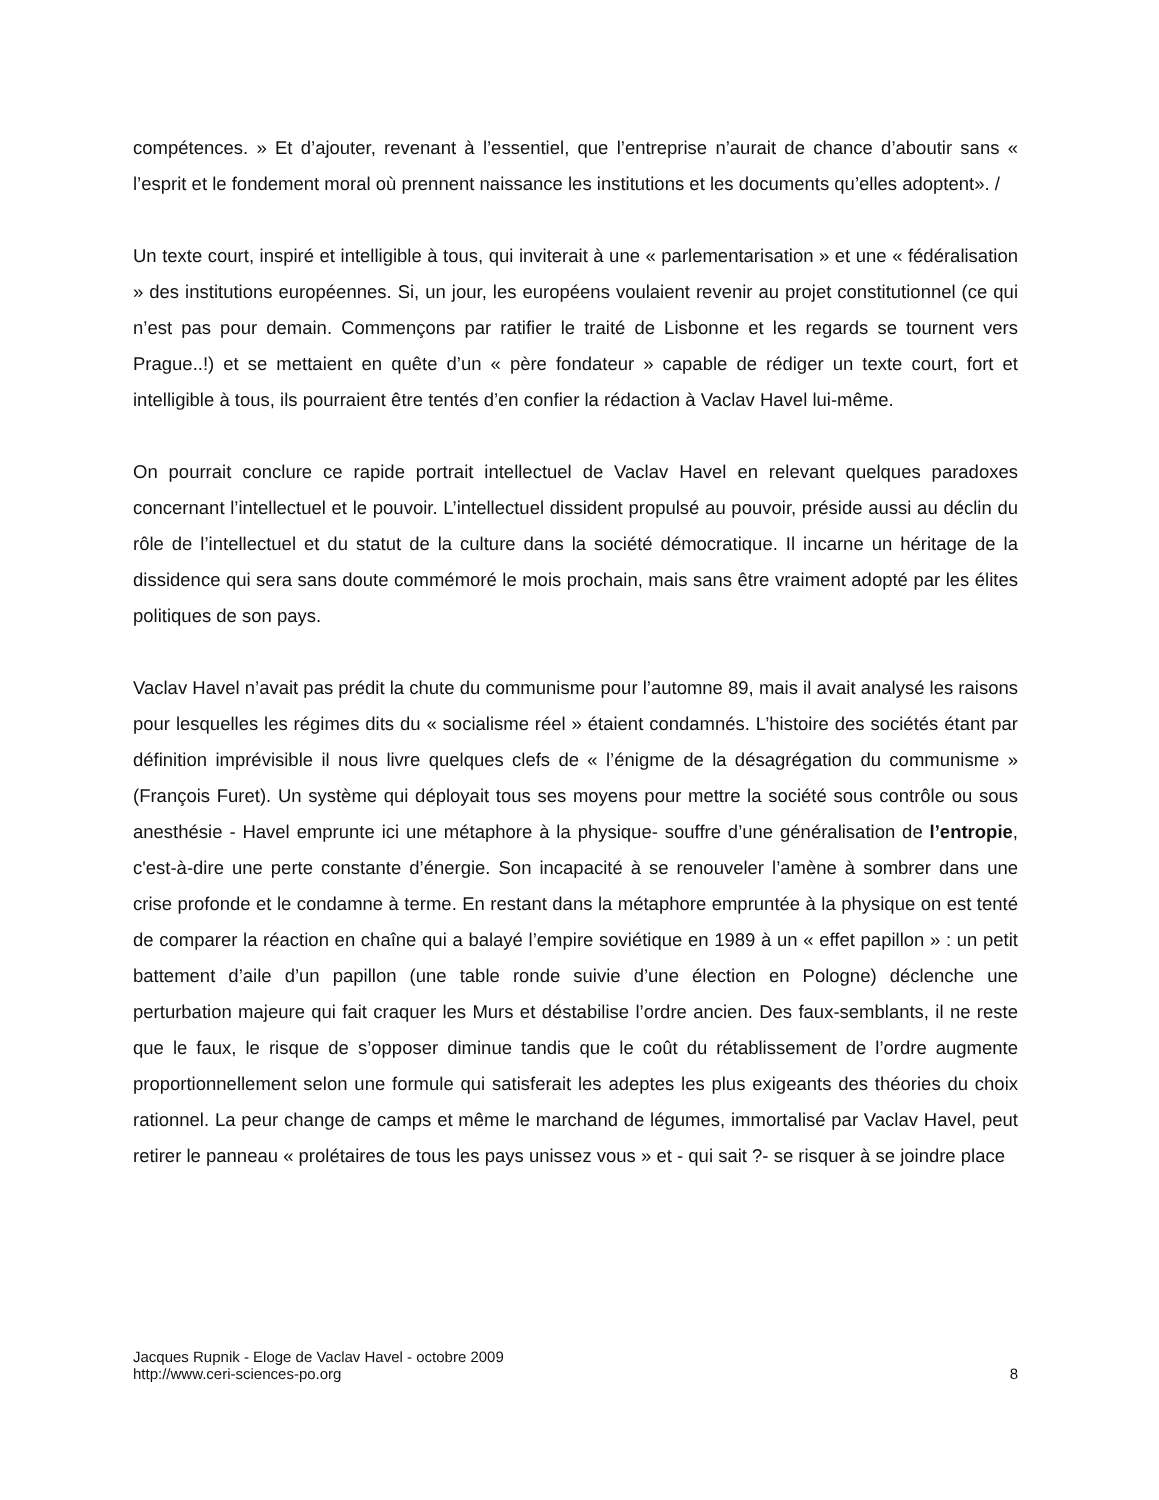compétences. » Et d’ajouter, revenant à l’essentiel, que l’entreprise n’aurait de chance d’aboutir sans « l’esprit et le fondement moral où prennent naissance les institutions et les documents qu’elles adoptent». /
Un texte court, inspiré et intelligible à tous, qui inviterait à une « parlementarisation » et une « fédéralisation » des institutions européennes. Si, un jour, les européens voulaient revenir au projet constitutionnel (ce qui n’est pas pour demain. Commençons par ratifier le traité de Lisbonne et les regards se tournent vers Prague..!) et se mettaient en quête d’un « père fondateur » capable de rédiger un texte court, fort et intelligible à tous, ils pourraient être tentés d’en confier la rédaction à Vaclav Havel lui-même.
On pourrait conclure ce rapide portrait intellectuel de Vaclav Havel en relevant quelques paradoxes concernant l’intellectuel et le pouvoir. L’intellectuel dissident propulsé au pouvoir, préside aussi au déclin du rôle de l’intellectuel et du statut de la culture dans la société démocratique. Il incarne un héritage de la dissidence qui sera sans doute commémoré le mois prochain, mais sans être vraiment adopté par les élites politiques de son pays.
Vaclav Havel n’avait pas prédit la chute du communisme pour l’automne 89, mais il avait analysé les raisons pour lesquelles les régimes dits du « socialisme réel » étaient condamnés. L’histoire des sociétés étant par définition imprévisible il nous livre quelques clefs de « l’énigme de la désagrégation du communisme » (François Furet). Un système qui déployait tous ses moyens pour mettre la société sous contrôle ou sous anesthésie - Havel emprunte ici une métaphore à la physique- souffre d’une généralisation de l’entropie, c'est-à-dire une perte constante d’énergie. Son incapacité à se renouveler l’amène à sombrer dans une crise profonde et le condamne à terme. En restant dans la métaphore empruntée à la physique on est tenté de comparer la réaction en chaîne qui a balayé l’empire soviétique en 1989 à un « effet papillon » : un petit battement d’aile d’un papillon (une table ronde suivie d’une élection en Pologne) déclenche une perturbation majeure qui fait craquer les Murs et déstabilise l’ordre ancien. Des faux-semblants, il ne reste que le faux, le risque de s’opposer diminue tandis que le coût du rétablissement de l’ordre augmente proportionnellement selon une formule qui satisferait les adeptes les plus exigeants des théories du choix rationnel. La peur change de camps et même le marchand de légumes, immortalisé par Vaclav Havel, peut retirer le panneau « prolétaires de tous les pays unissez vous » et - qui sait ?- se risquer à se joindre place
Jacques Rupnik - Eloge de Vaclav Havel - octobre 2009
http://www.ceri-sciences-po.org
8